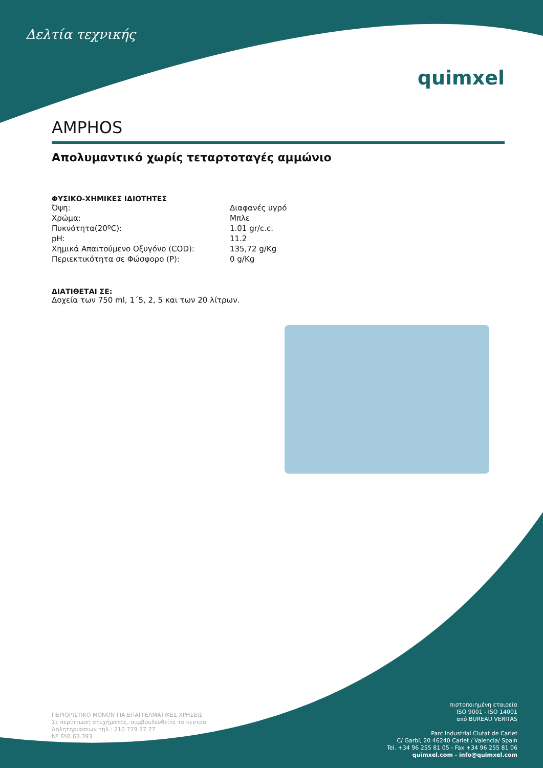Δελτία τεχνικής
quimxel
AMPHOS
Απολυμαντικό χωρίς τεταρτοταγές αμμώνιο
ΦΥΣΙΚΟ-ΧΗΜΙΚΕΣ ΙΔΙΟΤΗΤΕΣ
| Όψη: | Διαφανές υγρό |
| Χρώμα: | Μπλε |
| Πυκνότητα(20ºC): | 1.01 gr/c.c. |
| pH: | 11.2 |
| Χημικά Απαιτούμενο Οξυγόνο (COD): | 135,72 g/Kg |
| Περιεκτικότητα σε Φώσφορο (P): | 0 g/Kg |
ΔΙΑΤΙΘΕΤΑΙ ΣΕ:
Δοχεία των 750 ml, 1΄5, 2, 5 και των 20 λίτρων.
ΠΕΡΙΟΡΙΣΤΙΚΟ ΜΟΝΟΝ ΓΙΑ ΕΠΑΓΓΕΛΜΑΤΙΚΕΣ ΧΡΗΣΕΙΣ
Σε περίπτωση ατυχήματος, συμβουλευθείτε το κεντρο
Δηλητηριασεων τηλ.: 210 779 37 77
Nº FAB 63.393
πιστοποιημένη εταιρεία
ISO 9001 - ISO 14001
από BUREAU VERITAS
Parc Industrial Ciutat de Carlet
C/ Garbí, 20 46240 Carlet / Valencia/ Spain
Tel. +34 96 255 81 05 - Fax +34 96 255 81 06
quimxel.com - info@quimxel.com